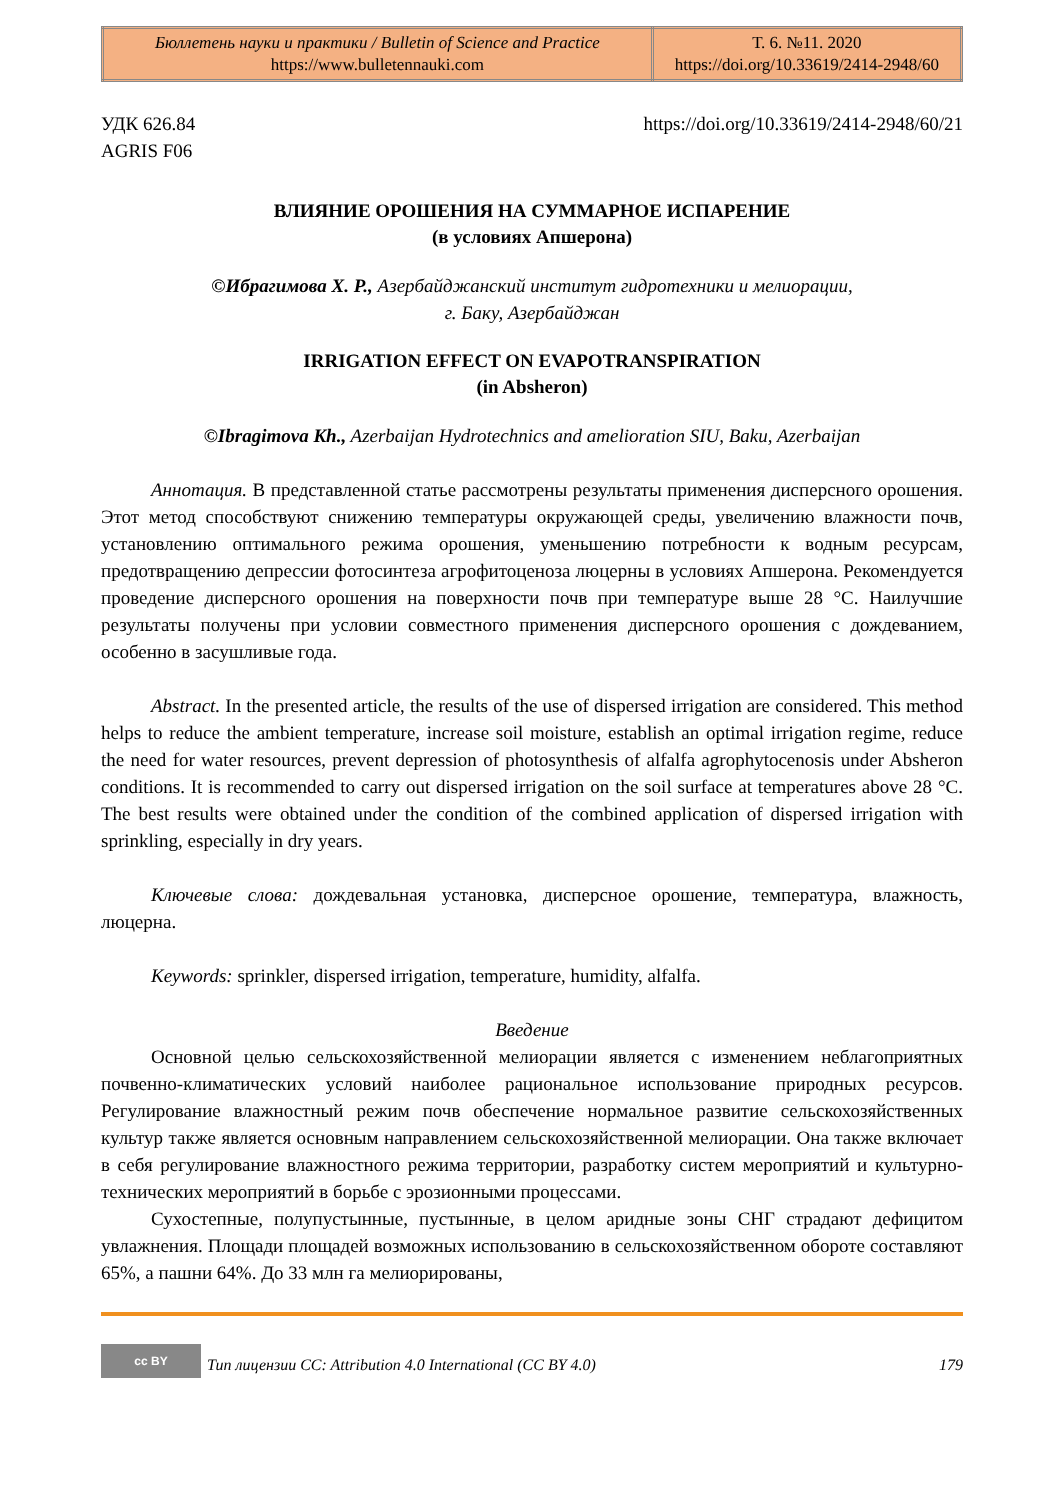| Бюллетень науки и практики / Bulletin of Science and Practice https://www.bulletennauki.com | Т. 6. №11. 2020 https://doi.org/10.33619/2414-2948/60 |
УДК 626.84
AGRIS F06
https://doi.org/10.33619/2414-2948/60/21
ВЛИЯНИЕ ОРОШЕНИЯ НА СУММАРНОЕ ИСПАРЕНИЕ
(в условиях Апшерона)
©Ибрагимова Х. Р., Азербайджанский институт гидротехники и мелиорации,
г. Баку, Азербайджан
IRRIGATION EFFECT ON EVAPOTRANSPIRATION
(in Absheron)
©Ibragimova Kh., Azerbaijan Hydrotechnics and amelioration SIU, Baku, Azerbaijan
Аннотация. В представленной статье рассмотрены результаты применения дисперсного орошения. Этот метод способствуют снижению температуры окружающей среды, увеличению влажности почв, установлению оптимального режима орошения, уменьшению потребности к водным ресурсам, предотвращению депрессии фотосинтеза агрофитоценоза люцерны в условиях Апшерона. Рекомендуется проведение дисперсного орошения на поверхности почв при температуре выше 28 °С. Наилучшие результаты получены при условии совместного применения дисперсного орошения с дождеванием, особенно в засушливые года.
Abstract. In the presented article, the results of the use of dispersed irrigation are considered. This method helps to reduce the ambient temperature, increase soil moisture, establish an optimal irrigation regime, reduce the need for water resources, prevent depression of photosynthesis of alfalfa agrophytocenosis under Absheron conditions. It is recommended to carry out dispersed irrigation on the soil surface at temperatures above 28 °C. The best results were obtained under the condition of the combined application of dispersed irrigation with sprinkling, especially in dry years.
Ключевые слова: дождевальная установка, дисперсное орошение, температура, влажность, люцерна.
Keywords: sprinkler, dispersed irrigation, temperature, humidity, alfalfa.
Введение
Основной целью сельскохозяйственной мелиорации является с изменением неблагоприятных почвенно-климатических условий наиболее рациональное использование природных ресурсов. Регулирование влажностный режим почв обеспечение нормальное развитие сельскохозяйственных культур также является основным направлением сельскохозяйственной мелиорации. Она также включает в себя регулирование влажностного режима территории, разработку систем мероприятий и культурно-технических мероприятий в борьбе с эрозионными процессами.
Сухостепные, полупустынные, пустынные, в целом аридные зоны СНГ страдают дефицитом увлажнения. Площади площадей возможных использованию в сельскохозяйственном обороте составляют 65%, а пашни 64%. До 33 млн га мелиорированы,
cc BY
Тип лицензии CC: Attribution 4.0 International (CC BY 4.0)
179